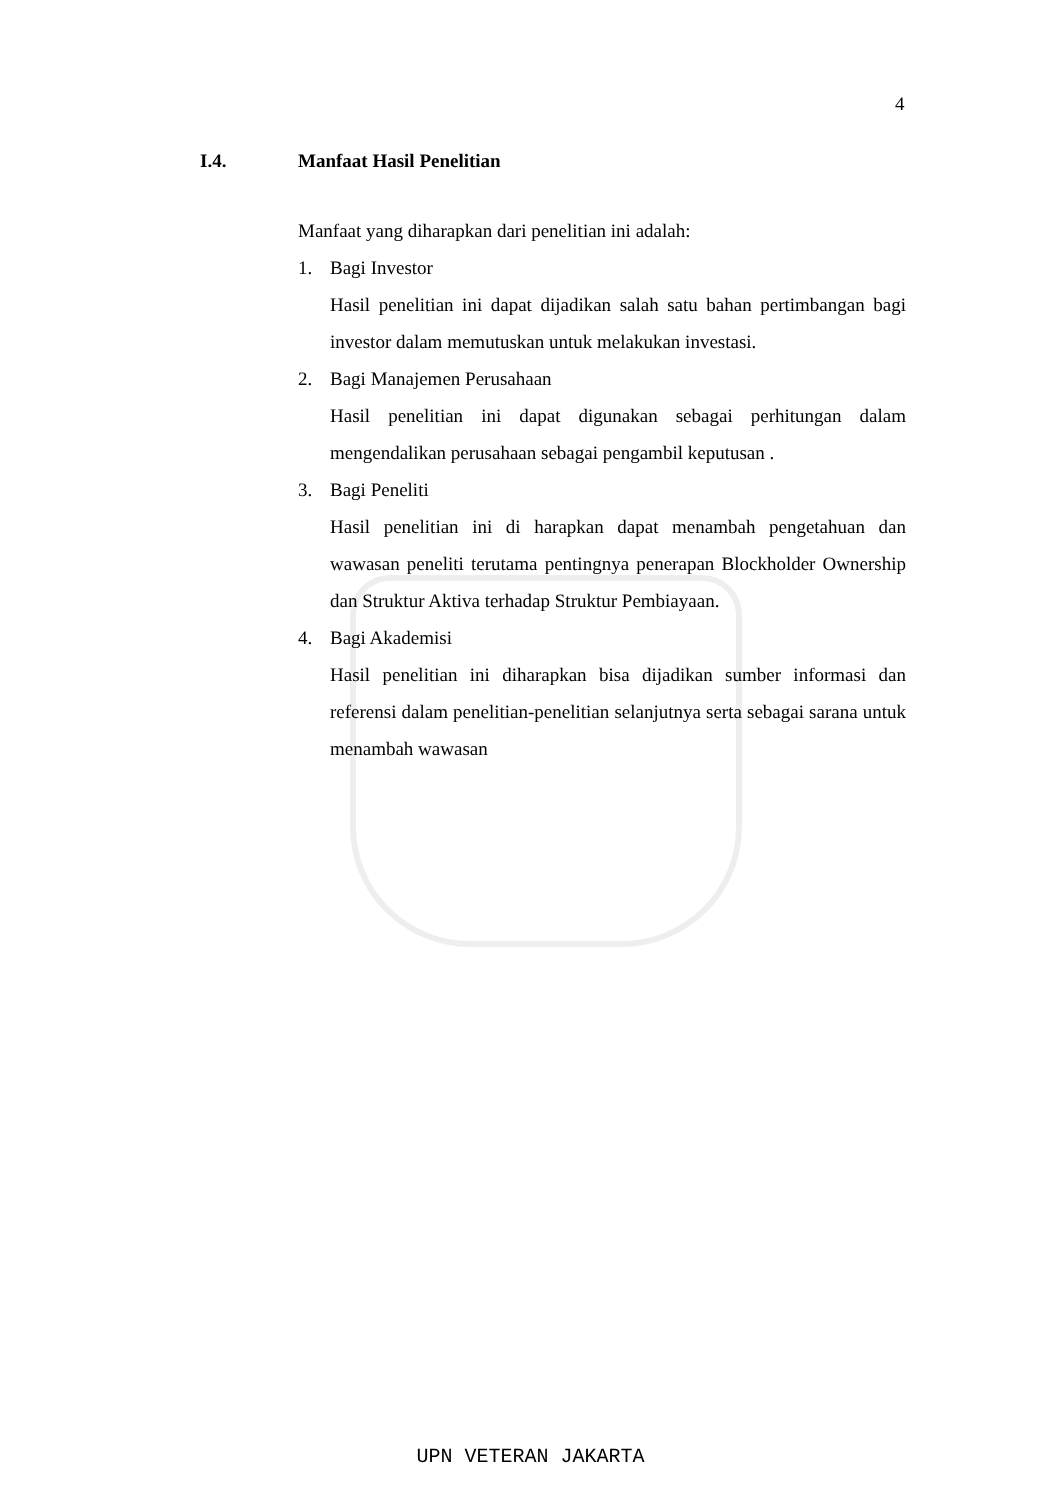4
I.4. Manfaat Hasil Penelitian
Manfaat yang diharapkan dari penelitian ini adalah:
1. Bagi Investor
Hasil penelitian ini dapat dijadikan salah satu bahan pertimbangan bagi investor dalam memutuskan untuk melakukan investasi.
2. Bagi Manajemen Perusahaan
Hasil penelitian ini dapat digunakan sebagai perhitungan dalam mengendalikan perusahaan sebagai pengambil keputusan .
3. Bagi Peneliti
Hasil penelitian ini di harapkan dapat menambah pengetahuan dan wawasan peneliti terutama pentingnya penerapan Blockholder Ownership dan Struktur Aktiva terhadap Struktur Pembiayaan.
4. Bagi Akademisi
Hasil penelitian ini diharapkan bisa dijadikan sumber informasi dan referensi dalam penelitian-penelitian selanjutnya serta sebagai sarana untuk menambah wawasan
UPN VETERAN JAKARTA